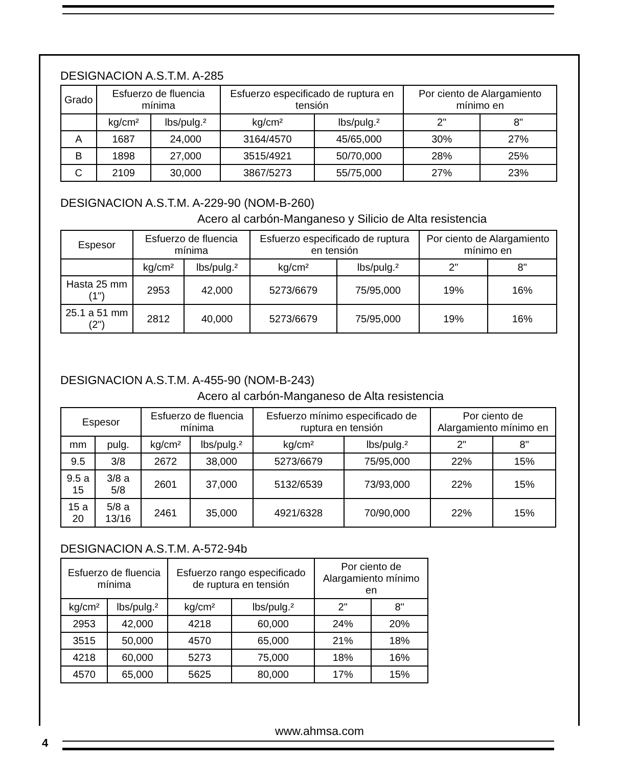DESIGNACION A.S.T.M. A-285
| Grado | Esfuerzo de fluencia mínima | | Esfuerzo especificado de ruptura en tensión | | Por ciento de Alargamiento mínimo en | |
| --- | --- | --- | --- | --- | --- | --- |
| | kg/cm² | lbs/pulg.² | kg/cm² | lbs/pulg.² | 2" | 8" |
| A | 1687 | 24,000 | 3164/4570 | 45/65,000 | 30% | 27% |
| B | 1898 | 27,000 | 3515/4921 | 50/70,000 | 28% | 25% |
| C | 2109 | 30,000 | 3867/5273 | 55/75,000 | 27% | 23% |
DESIGNACION A.S.T.M. A-229-90 (NOM-B-260)
Acero al carbón-Manganeso y Silicio de Alta resistencia
| Espesor | Esfuerzo de fluencia mínima | | Esfuerzo especificado de ruptura en tensión | | Por ciento de Alargamiento mínimo en | |
| --- | --- | --- | --- | --- | --- | --- |
| | kg/cm² | lbs/pulg.² | kg/cm² | lbs/pulg.² | 2" | 8" |
| Hasta 25 mm (1") | 2953 | 42,000 | 5273/6679 | 75/95,000 | 19% | 16% |
| 25.1 a 51 mm (2") | 2812 | 40,000 | 5273/6679 | 75/95,000 | 19% | 16% |
DESIGNACION A.S.T.M. A-455-90 (NOM-B-243)
Acero al carbón-Manganeso de Alta resistencia
| Espesor | | Esfuerzo de fluencia mínima | | Esfuerzo mínimo especificado de ruptura en tensión | | Por ciento de Alargamiento mínimo en | |
| --- | --- | --- | --- | --- | --- | --- | --- |
| mm | pulg. | kg/cm² | lbs/pulg.² | kg/cm² | lbs/pulg.² | 2" | 8" |
| 9.5 | 3/8 | 2672 | 38,000 | 5273/6679 | 75/95,000 | 22% | 15% |
| 9.5 a 15 | 3/8 a 5/8 | 2601 | 37,000 | 5132/6539 | 73/93,000 | 22% | 15% |
| 15 a 20 | 5/8 a 13/16 | 2461 | 35,000 | 4921/6328 | 70/90,000 | 22% | 15% |
DESIGNACION A.S.T.M. A-572-94b
| Esfuerzo de fluencia mínima | | Esfuerzo rango especificado de ruptura en tensión | | Por ciento de Alargamiento mínimo en | |
| --- | --- | --- | --- | --- | --- |
| kg/cm² | lbs/pulg.² | kg/cm² | lbs/pulg.² | 2" | 8" |
| 2953 | 42,000 | 4218 | 60,000 | 24% | 20% |
| 3515 | 50,000 | 4570 | 65,000 | 21% | 18% |
| 4218 | 60,000 | 5273 | 75,000 | 18% | 16% |
| 4570 | 65,000 | 5625 | 80,000 | 17% | 15% |
www.ahmsa.com
4